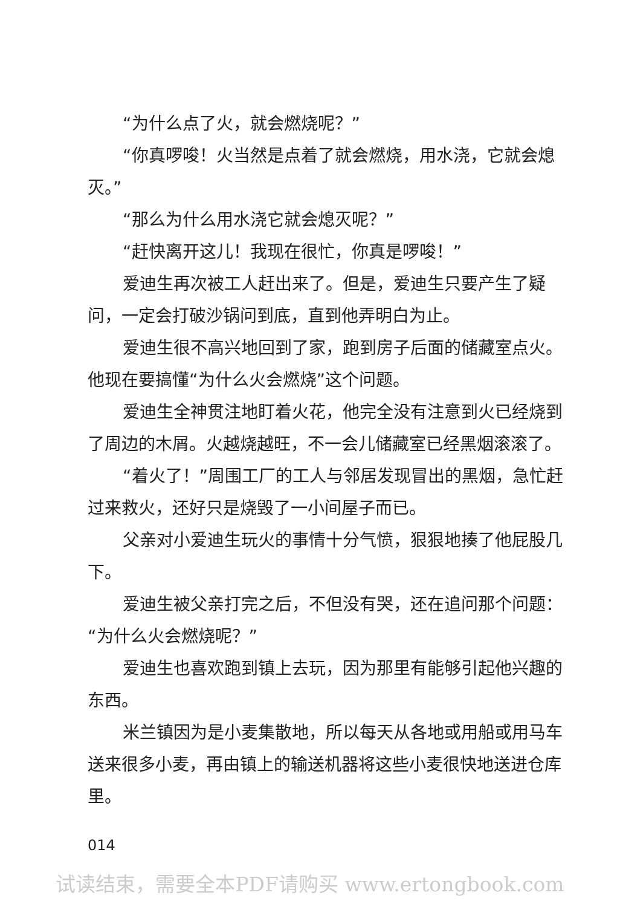“为什么点了火，就会燃烧呢？”
“你真啰唆！火当然是点着了就会燃烧，用水浇，它就会熄灭。”
“那么为什么用水浇它就会熄灭呢？”
“赶快离开这儿！我现在很忙，你真是啰唆！”
爱迪生再次被工人赶出来了。但是，爱迪生只要产生了疑问，一定会打破沙锅问到底，直到他弄明白为止。
爱迪生很不高兴地回到了家，跑到房子后面的储藏室点火。他现在要搞懂“为什么火会燃烧”这个问题。
爱迪生全神贯注地盯着火花，他完全没有注意到火已经烧到了周边的木屑。火越烧越旺，不一会儿储藏室已经黑烟滚滚了。
“着火了！”周围工厂的工人与邻居发现冒出的黑烟，急忙赶过来救火，还好只是烧毁了一小间屋子而已。
父亲对小爱迪生玩火的事情十分气愤，狠狠地揍了他屁股几下。
爱迪生被父亲打完之后，不但没有哭，还在追问那个问题：“为什么火会燃烧呢？”
爱迪生也喜欢跑到镇上去玩，因为那里有能够引起他兴趣的东西。
米兰镇因为是小麦集散地，所以每天从各地或用船或用马车送来很多小麦，再由镇上的输送机器将这些小麦很快地送进仓库里。
014
试读结束，需要全本PDF请购买 www.ertongbook.com